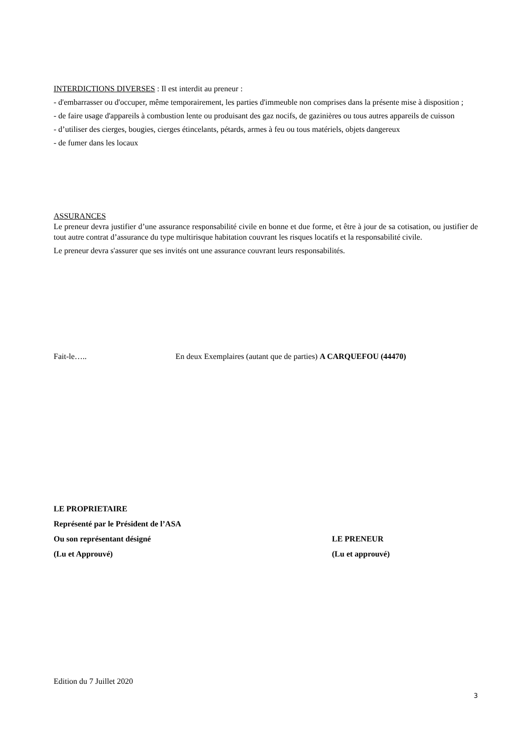INTERDICTIONS DIVERSES : Il est interdit au preneur :
- d'embarrasser ou d'occuper, même temporairement, les parties d'immeuble non comprises dans la présente mise à disposition ;
- de faire usage d'appareils à combustion lente ou produisant des gaz nocifs, de gazinières ou tous autres appareils de cuisson
- d’utiliser des cierges, bougies, cierges étincelants, pétards, armes à feu ou tous matériels, objets dangereux
- de fumer dans les locaux
ASSURANCES
Le preneur devra justifier d’une assurance responsabilité civile en bonne et due forme, et être à jour de sa cotisation, ou justifier de tout autre contrat d’assurance du type multirisque habitation couvrant les risques locatifs et la responsabilité civile.
Le preneur devra s'assurer que ses invités ont une assurance couvrant leurs responsabilités.
Fait-le….. En deux Exemplaires (autant que de parties) A CARQUEFOU (44470)
LE PROPRIETAIRE
Représenté par le Président de l’ASA
Ou son représentant désigné LE PRENEUR
(Lu et Approuvé) (Lu et approuvé)
Edition du 7 Juillet 2020
3